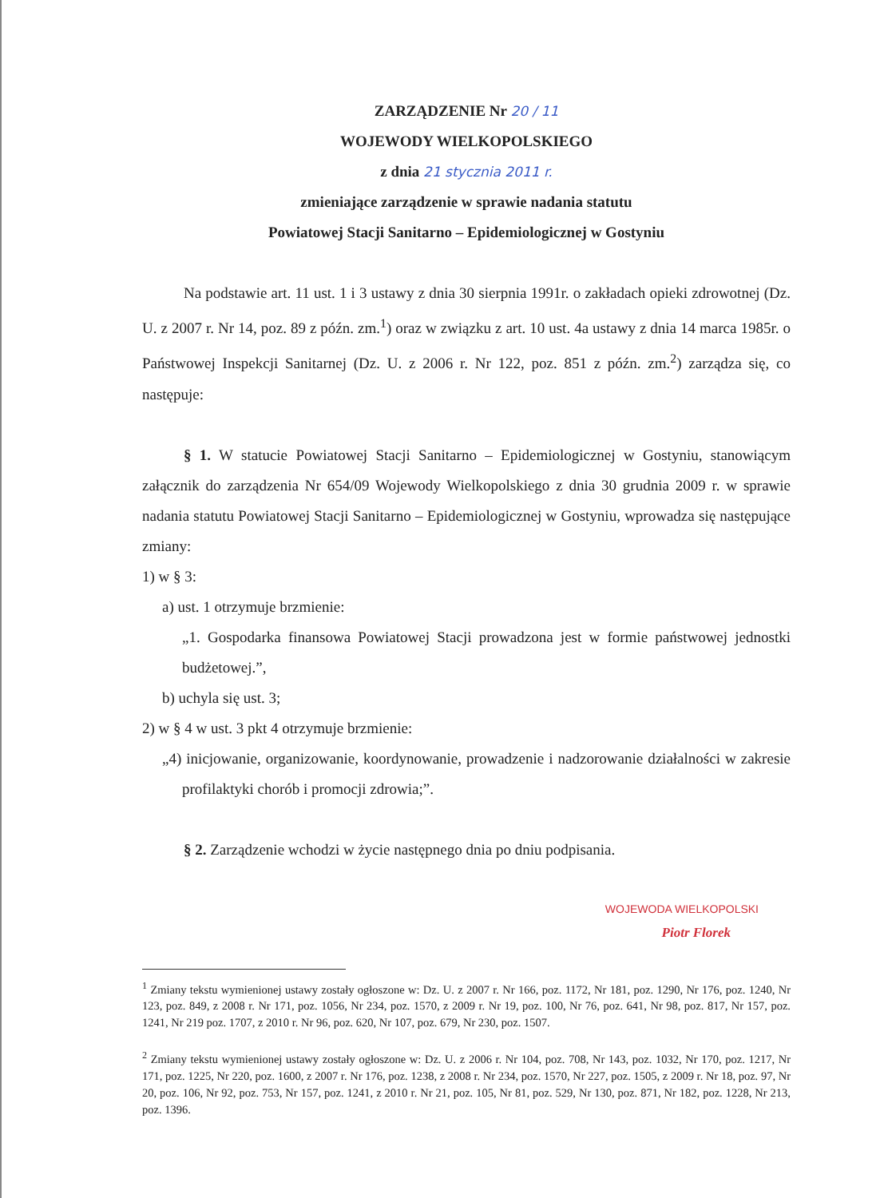ZARZĄDZENIE Nr 20 / 11
WOJEWODY WIELKOPOLSKIEGO
z dnia 21 stycznia 2011 r.
zmieniające zarządzenie w sprawie nadania statutu
Powiatowej Stacji Sanitarno – Epidemiologicznej w Gostyniu
Na podstawie art. 11 ust. 1 i 3 ustawy z dnia 30 sierpnia 1991r. o zakładach opieki zdrowotnej (Dz. U. z 2007 r. Nr 14, poz. 89 z późn. zm.<sup>1</sup>) oraz w związku z art. 10 ust. 4a ustawy z dnia 14 marca 1985r. o Państwowej Inspekcji Sanitarnej (Dz. U. z 2006 r. Nr 122, poz. 851 z późn. zm.<sup>2</sup>) zarządza się, co następuje:
§ 1. W statucie Powiatowej Stacji Sanitarno – Epidemiologicznej w Gostyniu, stanowiącym załącznik do zarządzenia Nr 654/09 Wojewody Wielkopolskiego z dnia 30 grudnia 2009 r. w sprawie nadania statutu Powiatowej Stacji Sanitarno – Epidemiologicznej w Gostyniu, wprowadza się następujące zmiany:
1) w § 3:
a) ust. 1 otrzymuje brzmienie:
„1. Gospodarka finansowa Powiatowej Stacji prowadzona jest w formie państwowej jednostki budżetowej.”,
b) uchyla się ust. 3;
2) w § 4 w ust. 3 pkt 4 otrzymuje brzmienie:
„4) inicjowanie, organizowanie, koordynowanie, prowadzenie i nadzorowanie działalności w zakresie profilaktyki chorób i promocji zdrowia;”.
§ 2. Zarządzenie wchodzi w życie następnego dnia po dniu podpisania.
WOJEWODA WIELKOPOLSKI
Piotr Florek
<sup>1</sup> Zmiany tekstu wymienionej ustawy zostały ogłoszone w: Dz. U. z 2007 r. Nr 166, poz. 1172, Nr 181, poz. 1290, Nr 176, poz. 1240, Nr 123, poz. 849, z 2008 r. Nr 171, poz. 1056, Nr 234, poz. 1570, z 2009 r. Nr 19, poz. 100, Nr 76, poz. 641, Nr 98, poz. 817, Nr 157, poz. 1241, Nr 219 poz. 1707, z 2010 r. Nr 96, poz. 620, Nr 107, poz. 679, Nr 230, poz. 1507.
<sup>2</sup> Zmiany tekstu wymienionej ustawy zostały ogłoszone w: Dz. U. z 2006 r. Nr 104, poz. 708, Nr 143, poz. 1032, Nr 170, poz. 1217, Nr 171, poz. 1225, Nr 220, poz. 1600, z 2007 r. Nr 176, poz. 1238, z 2008 r. Nr 234, poz. 1570, Nr 227, poz. 1505, z 2009 r. Nr 18, poz. 97, Nr 20, poz. 106, Nr 92, poz. 753, Nr 157, poz. 1241, z 2010 r. Nr 21, poz. 105, Nr 81, poz. 529, Nr 130, poz. 871, Nr 182, poz. 1228, Nr 213, poz. 1396.